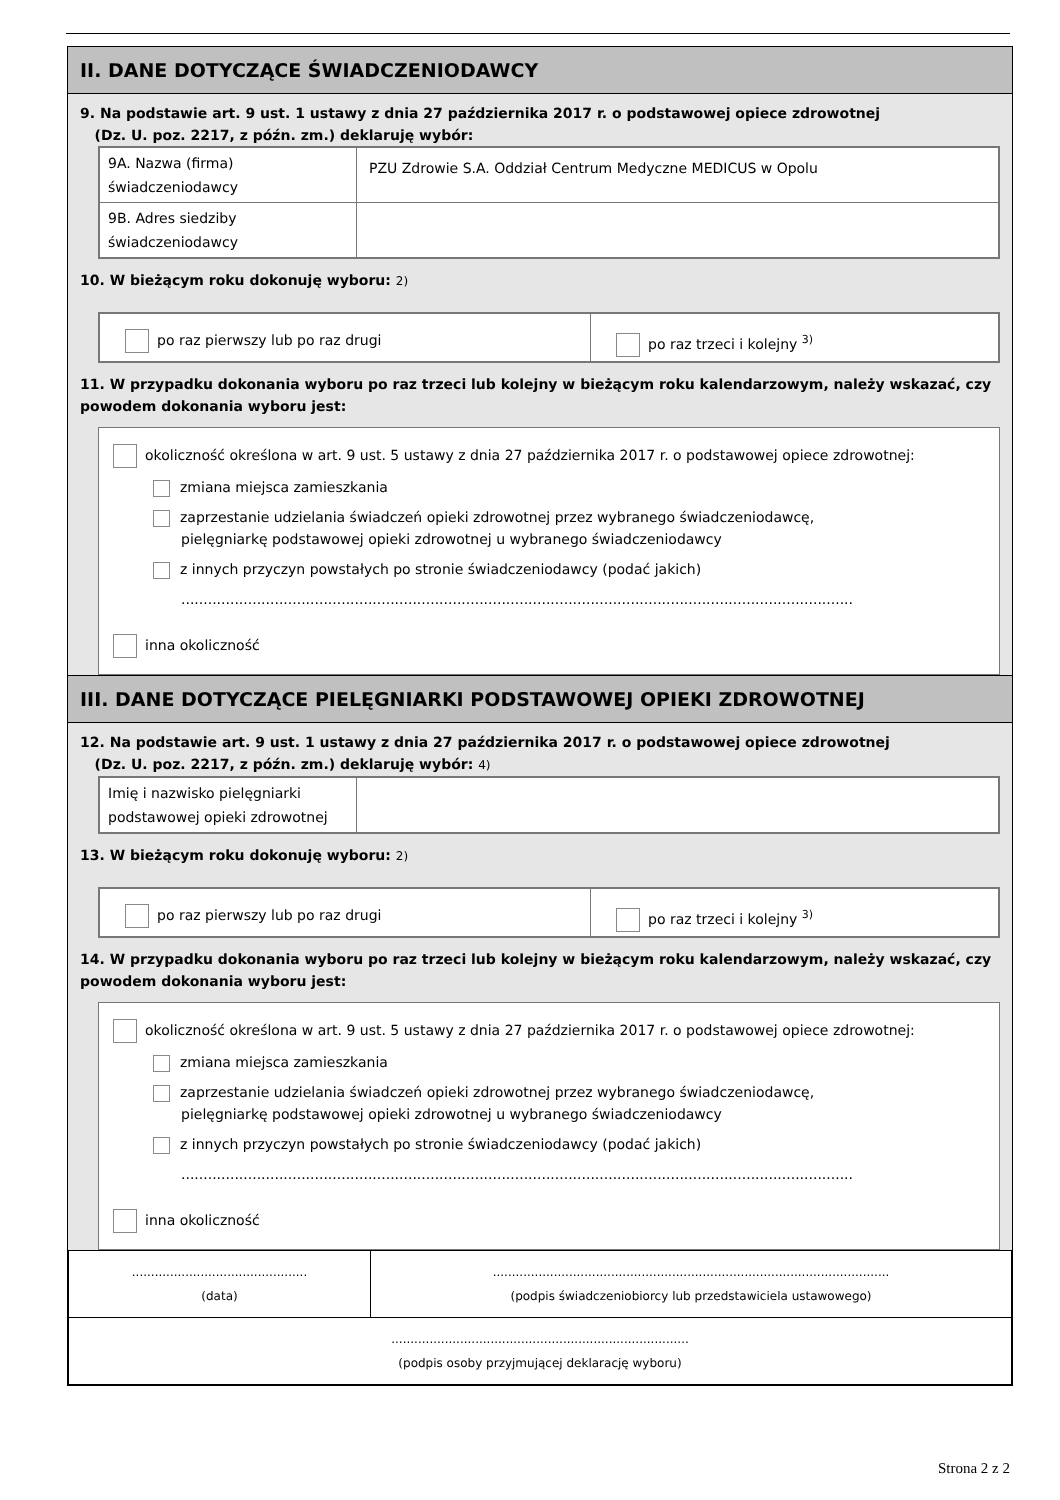II. DANE DOTYCZĄCE ŚWIADCZENIODAWCY
9. Na podstawie art. 9 ust. 1 ustawy z dnia 27 października 2017 r. o podstawowej opiece zdrowotnej
(Dz. U. poz. 2217, z późn. zm.) deklaruję wybór:
| 9A. Nazwa (firma) świadczeniodawcy | PZU Zdrowie S.A. Oddział Centrum Medyczne MEDICUS w Opolu |
| 9B. Adres siedziby świadczeniodawcy | |
10. W bieżącym roku dokonuję wyboru: 2)
| po raz pierwszy lub po raz drugi | po raz trzeci i kolejny <sup>3)</sup> |
11. W przypadku dokonania wyboru po raz trzeci lub kolejny w bieżącym roku kalendarzowym, należy wskazać, czy powodem dokonania wyboru jest:
okoliczność określona w art. 9 ust. 5 ustawy z dnia 27 października 2017 r. o podstawowej opiece zdrowotnej:
zmiana miejsca zamieszkania
zaprzestanie udzielania świadczeń opieki zdrowotnej przez wybranego świadczeniodawcę,
pielęgniarkę podstawowej opieki zdrowotnej u wybranego świadczeniodawcy
z innych przyczyn powstałych po stronie świadczeniodawcy (podać jakich)
.......................................................................................................................................................
inna okoliczność
III. DANE DOTYCZĄCE PIELĘGNIARKI PODSTAWOWEJ OPIEKI ZDROWOTNEJ
12. Na podstawie art. 9 ust. 1 ustawy z dnia 27 października 2017 r. o podstawowej opiece zdrowotnej
(Dz. U. poz. 2217, z późn. zm.) deklaruję wybór: 4)
| Imię i nazwisko pielęgniarki podstawowej opieki zdrowotnej | |
13. W bieżącym roku dokonuję wyboru: 2)
| po raz pierwszy lub po raz drugi | po raz trzeci i kolejny <sup>3)</sup> |
14. W przypadku dokonania wyboru po raz trzeci lub kolejny w bieżącym roku kalendarzowym, należy wskazać, czy powodem dokonania wyboru jest:
okoliczność określona w art. 9 ust. 5 ustawy z dnia 27 października 2017 r. o podstawowej opiece zdrowotnej:
zmiana miejsca zamieszkania
zaprzestanie udzielania świadczeń opieki zdrowotnej przez wybranego świadczeniodawcę,
pielęgniarkę podstawowej opieki zdrowotnej u wybranego świadczeniodawcy
z innych przyczyn powstałych po stronie świadczeniodawcy (podać jakich)
.......................................................................................................................................................
inna okoliczność
| .............................................. (data) | ........................................................................................................ (podpis świadczeniobiorcy lub przedstawiciela ustawowego) |
| .............................................................................. (podpis osoby przyjmującej deklarację wyboru) | |
Strona 2 z 2